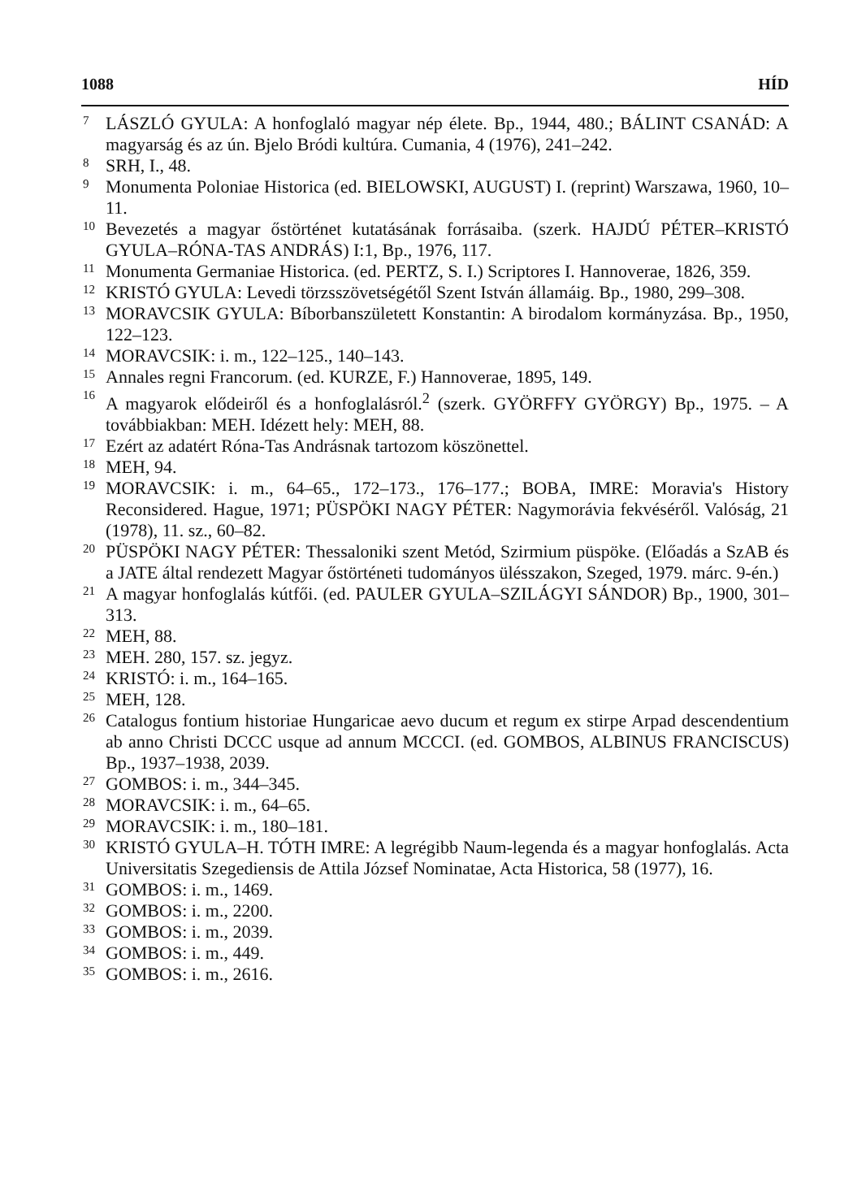1088 HÍD
7 LÁSZLÓ GYULA: A honfoglaló magyar nép élete. Bp., 1944, 480.; BÁLINT CSANÁD: A magyarság és az ún. Bjelo Bródi kultúra. Cumania, 4 (1976), 241–242.
8 SRH, I., 48.
9 Monumenta Poloniae Historica (ed. BIELOWSKI, AUGUST) I. (reprint) Warszawa, 1960, 10–11.
10 Bevezetés a magyar őstörténet kutatásának forrásaiba. (szerk. HAJDÚ PÉTER–KRISTÓ GYULA–RÓNA-TAS ANDRÁS) I:1, Bp., 1976, 117.
11 Monumenta Germaniae Historica. (ed. PERTZ, S. I.) Scriptores I. Hannoverae, 1826, 359.
12 KRISTÓ GYULA: Levedi törzsszövetségétől Szent István államáig. Bp., 1980, 299–308.
13 MORAVCSIK GYULA: Bíborbanszületett Konstantin: A birodalom kormányzása. Bp., 1950, 122–123.
14 MORAVCSIK: i. m., 122–125., 140–143.
15 Annales regni Francorum. (ed. KURZE, F.) Hannoverae, 1895, 149.
16 A magyarok elődeiről és a honfoglalásról.<sup>2</sup> (szerk. GYÖRFFY GYÖRGY) Bp., 1975. – A továbbiakban: MEH. Idézett hely: MEH, 88.
17 Ezért az adatért Róna-Tas Andrásnak tartozom köszönettel.
18 MEH, 94.
19 MORAVCSIK: i. m., 64–65., 172–173., 176–177.; BOBA, IMRE: Moravia's History Reconsidered. Hague, 1971; PÜSPÖKI NAGY PÉTER: Nagymorávia fekvéséről. Valóság, 21 (1978), 11. sz., 60–82.
20 PÜSPÖKI NAGY PÉTER: Thessaloniki szent Metód, Szirmium püspöke. (Előadás a SzAB és a JATE által rendezett Magyar őstörténeti tudományos ülésszakon, Szeged, 1979. márc. 9-én.)
21 A magyar honfoglalás kútfői. (ed. PAULER GYULA–SZILÁGYI SÁNDOR) Bp., 1900, 301–313.
22 MEH, 88.
23 MEH. 280, 157. sz. jegyz.
24 KRISTÓ: i. m., 164–165.
25 MEH, 128.
26 Catalogus fontium historiae Hungaricae aevo ducum et regum ex stirpe Arpad descendentium ab anno Christi DCCC usque ad annum MCCCI. (ed. GOMBOS, ALBINUS FRANCISCUS) Bp., 1937–1938, 2039.
27 GOMBOS: i. m., 344–345.
28 MORAVCSIK: i. m., 64–65.
29 MORAVCSIK: i. m., 180–181.
30 KRISTÓ GYULA–H. TÓTH IMRE: A legrégibb Naum-legenda és a magyar honfoglalás. Acta Universitatis Szegediensis de Attila József Nominatae, Acta Historica, 58 (1977), 16.
31 GOMBOS: i. m., 1469.
32 GOMBOS: i. m., 2200.
33 GOMBOS: i. m., 2039.
34 GOMBOS: i. m., 449.
35 GOMBOS: i. m., 2616.